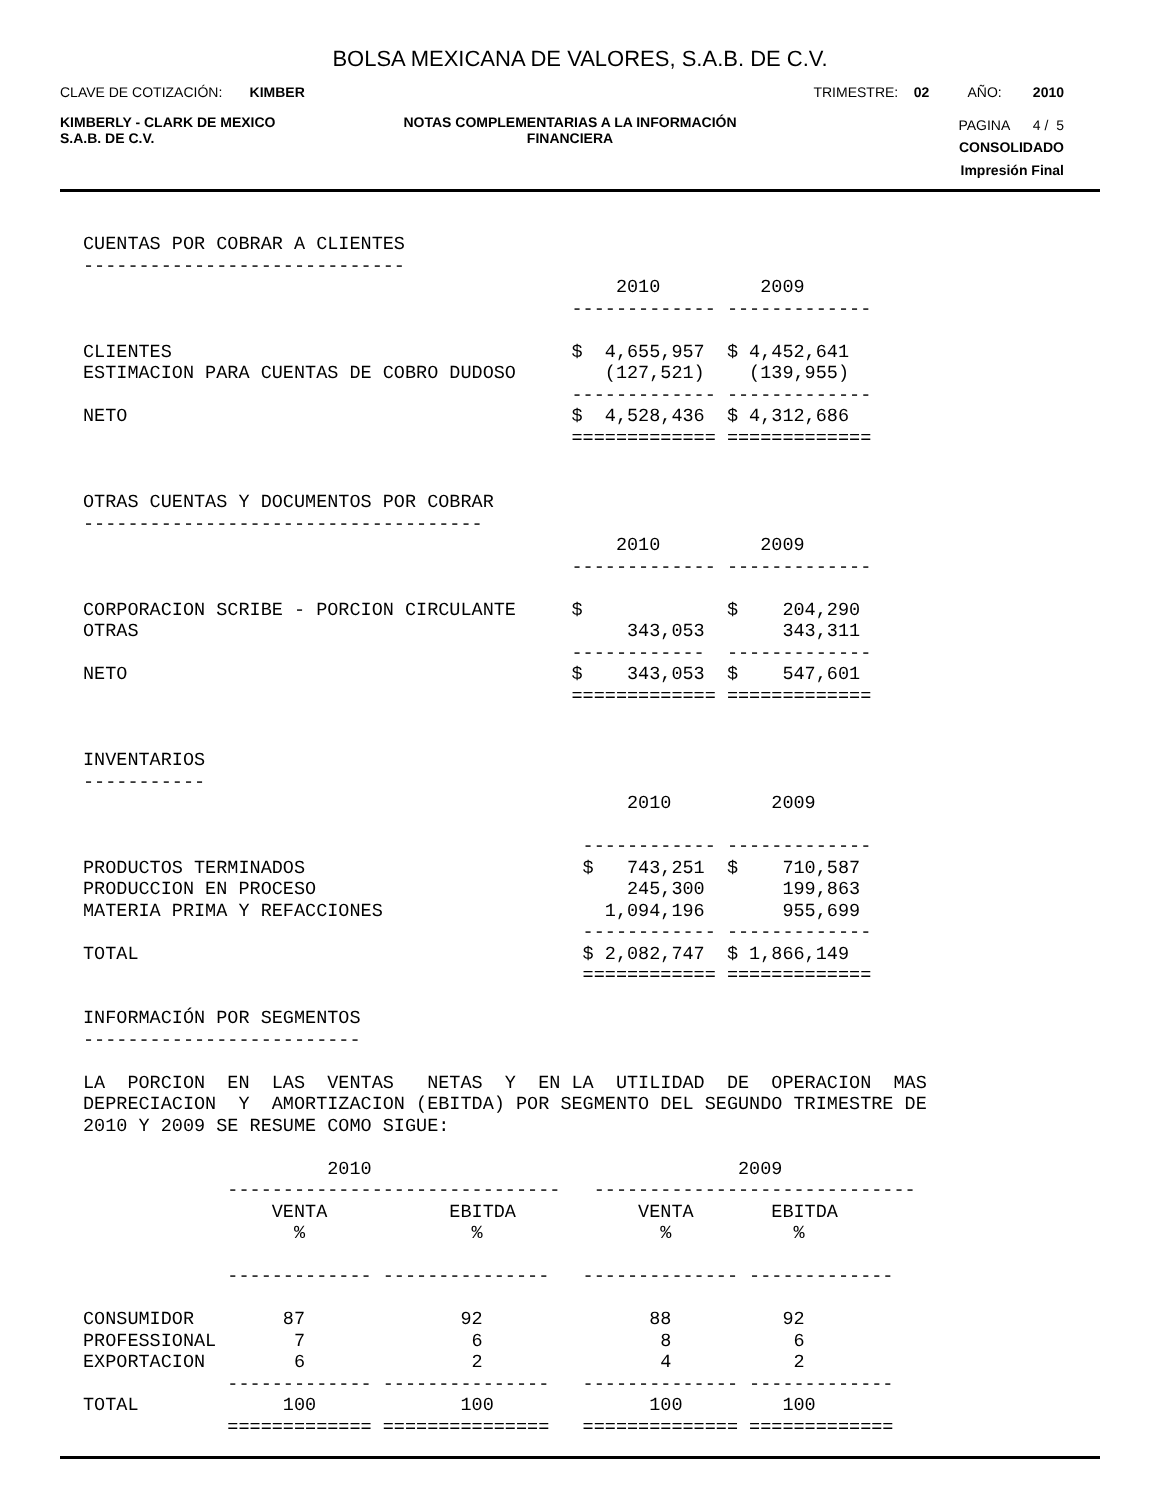BOLSA MEXICANA DE VALORES, S.A.B. DE C.V.
CLAVE DE COTIZACIÓN: KIMBER TRIMESTRE: 02 AÑO: 2010
KIMBERLY - CLARK DE MEXICO
S.A.B. DE C.V. NOTAS COMPLEMENTARIAS A LA INFORMACIÓN
FINANCIERA PAGINA 4 / 5
CONSOLIDADO
Impresión Final
CUENTAS POR COBRAR A CLIENTES
-----------------------------
                                                2010         2009
                                            ------------- -------------

CLIENTES                                    $  4,655,957  $ 4,452,641
ESTIMACION PARA CUENTAS DE COBRO DUDOSO        (127,521)    (139,955)
                                            ------------- -------------
NETO                                        $  4,528,436  $ 4,312,686
                                            ============= =============


OTRAS CUENTAS Y DOCUMENTOS POR COBRAR
------------------------------------
                                                2010         2009
                                            ------------- -------------

CORPORACION SCRIBE - PORCION CIRCULANTE     $             $    204,290
OTRAS                                            343,053       343,311
                                            ------------  -------------
NETO                                        $    343,053  $    547,601
                                            ============= =============


INVENTARIOS
-----------
                                                 2010         2009

                                             ------------ -------------
PRODUCTOS TERMINADOS                         $   743,251  $    710,587
PRODUCCION EN PROCESO                            245,300       199,863
MATERIA PRIMA Y REFACCIONES                    1,094,196       955,699
                                             ------------ -------------
TOTAL                                        $ 2,082,747  $ 1,866,149
                                             ============ =============

INFORMACIÓN POR SEGMENTOS
-------------------------

LA  PORCION  EN  LAS  VENTAS   NETAS  Y  EN LA  UTILIDAD  DE  OPERACION  MAS
DEPRECIACION  Y  AMORTIZACION (EBITDA) POR SEGMENTO DEL SEGUNDO TRIMESTRE DE
2010 Y 2009 SE RESUME COMO SIGUE:

                      2010                                 2009
             ------------------------------   -----------------------------
                 VENTA           EBITDA           VENTA       EBITDA
                   %               %                %           %

             ------------- ---------------   -------------- -------------

CONSUMIDOR        87              92               88          92
PROFESSIONAL       7               6                8           6
EXPORTACION        6               2                4           2
             ------------- ---------------   -------------- -------------
TOTAL             100             100              100         100
             ============= ===============   ============== =============